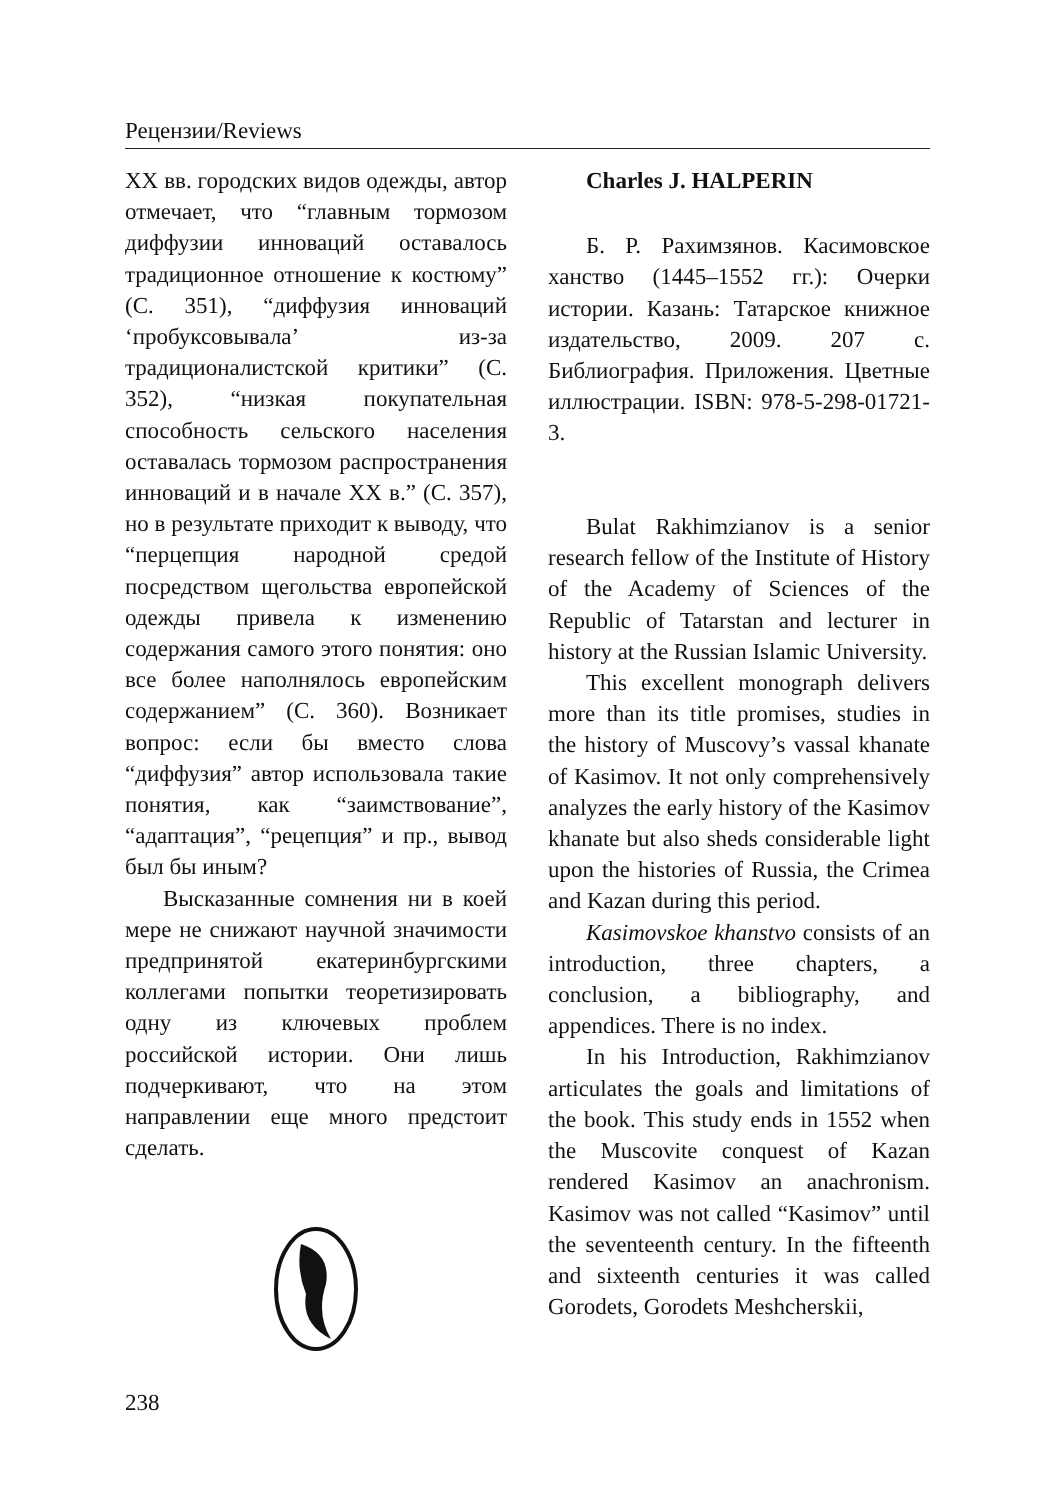Рецензии/Reviews
XX вв. городских видов одежды, автор отмечает, что “главным тормозом диффузии инноваций оставалось традиционное отношение к костюму” (С. 351), “диффузия инноваций ‘пробуксовывала’ из-за традиционалистской критики” (С. 352), “низкая покупательная способность сельского населения оставалась тормозом распространения инноваций и в начале XX в.” (С. 357), но в результате приходит к выводу, что “перцепция народной средой посредством щегольства европейской одежды привела к изменению содержания самого этого понятия: оно все более наполнялось европейским содержанием” (С. 360). Возникает вопрос: если бы вместо слова “диффузия” автор использовала такие понятия, как “заимствование”, “адаптация”, “рецепция” и пр., вывод был бы иным?
Высказанные сомнения ни в коей мере не снижают научной значимости предпринятой екатеринбургскими коллегами попытки теоретизировать одну из ключевых проблем российской истории. Они лишь подчеркивают, что на этом направлении еще много предстоит сделать.
Charles J. HALPERIN
Б. Р. Рахимзянов. Касимовское ханство (1445–1552 гг.): Очерки истории. Казань: Татарское книжное издательство, 2009. 207 с. Библиография. Приложения. Цветные иллюстрации. ISBN: 978-5-298-01721-3.
Bulat Rakhimzianov is a senior research fellow of the Institute of History of the Academy of Sciences of the Republic of Tatarstan and lecturer in history at the Russian Islamic University.
This excellent monograph delivers more than its title promises, studies in the history of Muscovy’s vassal khanate of Kasimov. It not only comprehensively analyzes the early history of the Kasimov khanate but also sheds considerable light upon the histories of Russia, the Crimea and Kazan during this period.
Kasimovskoe khanstvo consists of an introduction, three chapters, a conclusion, a bibliography, and appendices. There is no index.
In his Introduction, Rakhimzianov articulates the goals and limitations of the book. This study ends in 1552 when the Muscovite conquest of Kazan rendered Kasimov an anachronism. Kasimov was not called “Kasimov” until the seventeenth century. In the fifteenth and sixteenth centuries it was called Gorodets, Gorodets Meshcherskii,
238